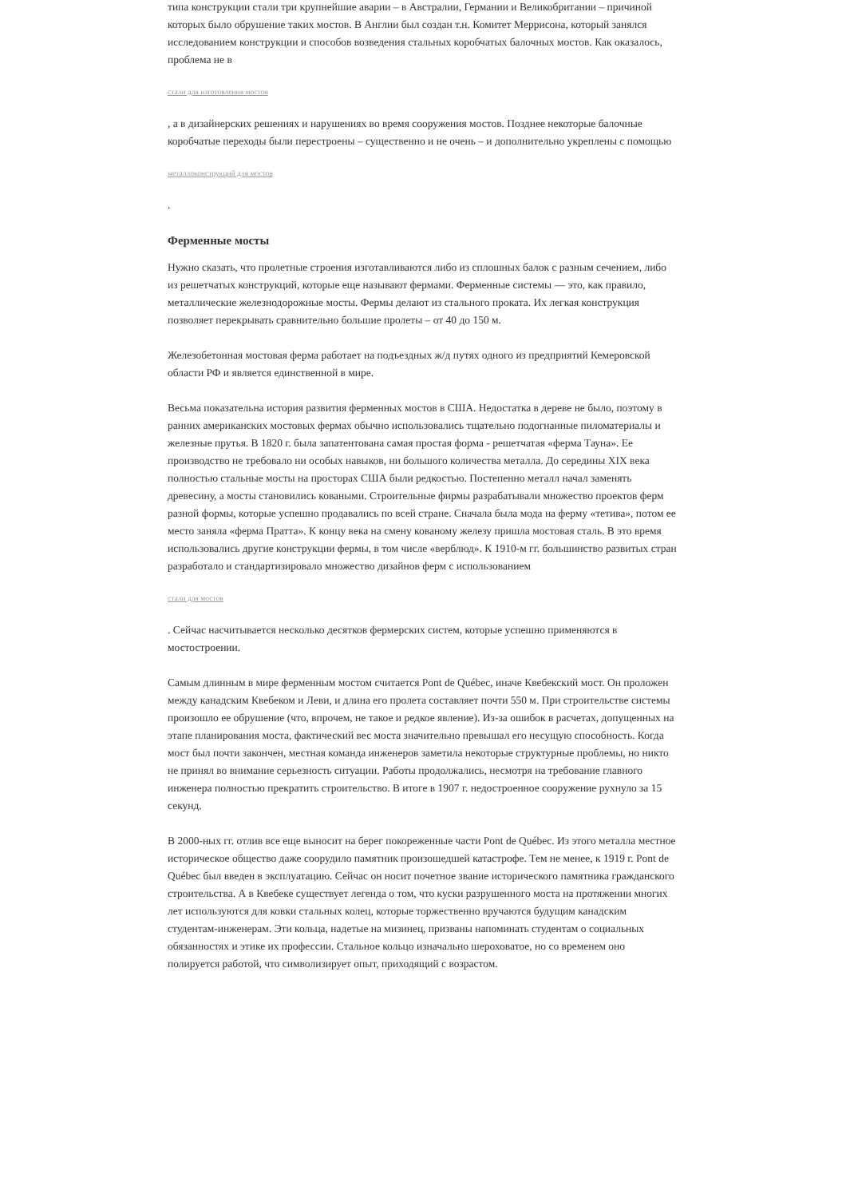типа конструкции стали три крупнейшие аварии – в Австралии, Германии и Великобритании – причиной которых было обрушение таких мостов. В Англии был создан т.н. Комитет Меррисона, который занялся исследованием конструкции и способов возведения стальных коробчатых балочных мостов. Как оказалось, проблема не в
стали для изготовления мостов
, а в дизайнерских решениях и нарушениях во время сооружения мостов. Позднее некоторые балочные коробчатые переходы были перестроены – существенно и не очень – и дополнительно укреплены с помощью
металлоконструкций для мостов
.
Ферменные мосты
Нужно сказать, что пролетные строения изготавливаются либо из сплошных балок с разным сечением, либо из решетчатых конструкций, которые еще называют фермами. Ферменные системы — это, как правило, металлические железнодорожные мосты. Фермы делают из стального проката. Их легкая конструкция позволяет перекрывать сравнительно большие пролеты – от 40 до 150 м.
Железобетонная мостовая ферма работает на подъездных ж/д путях одного из предприятий Кемеровской области РФ и является единственной в мире.
Весьма показательна история развития ферменных мостов в США. Недостатка в дереве не было, поэтому в ранних американских мостовых фермах обычно использовались тщательно подогнанные пиломатериалы и железные прутья. В 1820 г. была запатентована самая простая форма - решетчатая «ферма Тауна». Ее производство не требовало ни особых навыков, ни большого количества металла. До середины XIX века полностью стальные мосты на просторах США были редкостью. Постепенно металл начал заменять древесину, а мосты становились коваными. Строительные фирмы разрабатывали множество проектов ферм разной формы, которые успешно продавались по всей стране. Сначала была мода на ферму «тетива», потом ее место заняла «ферма Пратта». К концу века на смену кованому железу пришла мостовая сталь. В это время использовались другие конструкции фермы, в том числе «верблюд». К 1910-м гг. большинство развитых стран разработало и стандартизировало множество дизайнов ферм с использованием
стали для мостов
. Сейчас насчитывается несколько десятков фермерских систем, которые успешно применяются в мостостроении.
Самым длинным в мире ферменным мостом считается Pont de Québec, иначе Квебекский мост. Он проложен между канадским Квебеком и Леви, и длина его пролета составляет почти 550 м. При строительстве системы произошло ее обрушение (что, впрочем, не такое и редкое явление). Из-за ошибок в расчетах, допущенных на этапе планирования моста, фактический вес моста значительно превышал его несущую способность. Когда мост был почти закончен, местная команда инженеров заметила некоторые структурные проблемы, но никто не принял во внимание серьезность ситуации. Работы продолжались, несмотря на требование главного инженера полностью прекратить строительство. В итоге в 1907 г. недостроенное сооружение рухнуло за 15 секунд.
В 2000-ных гг. отлив все еще выносит на берег покореженные части Pont de Québec. Из этого металла местное историческое общество даже соорудило памятник произошедшей катастрофе. Тем не менее, к 1919 г. Pont de Québec был введен в эксплуатацию. Сейчас он носит почетное звание исторического памятника гражданского строительства. А в Квебеке существует легенда о том, что куски разрушенного моста на протяжении многих лет используются для ковки стальных колец, которые торжественно вручаются будущим канадским студентам-инженерам. Эти кольца, надетые на мизинец, призваны напоминать студентам о социальных обязанностях и этике их профессии. Стальное кольцо изначально шероховатое, но со временем оно полируется работой, что символизирует опыт, приходящий с возрастом.